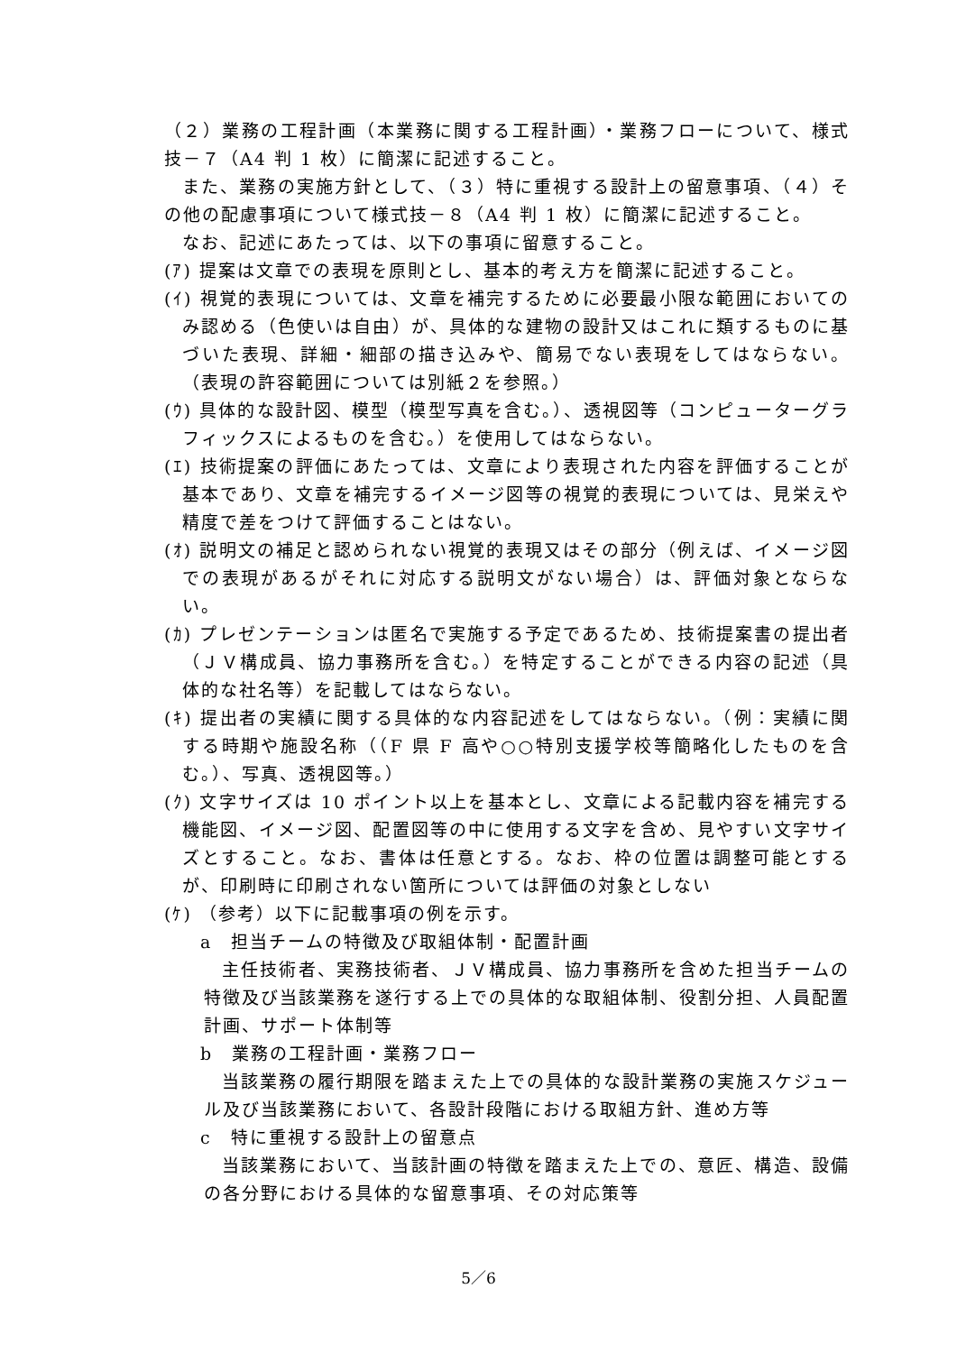（２）業務の工程計画（本業務に関する工程計画）・業務フローについて、様式技－７（A4 判 1 枚）に簡潔に記述すること。
また、業務の実施方針として、（３）特に重視する設計上の留意事項、（４）その他の配慮事項について様式技－８（A4 判 1 枚）に簡潔に記述すること。
なお、記述にあたっては、以下の事項に留意すること。
(ｱ) 提案は文章での表現を原則とし、基本的考え方を簡潔に記述すること。
(ｲ) 視覚的表現については、文章を補完するために必要最小限な範囲においてのみ認める（色使いは自由）が、具体的な建物の設計又はこれに類するものに基づいた表現、詳細・細部の描き込みや、簡易でない表現をしてはならない。（表現の許容範囲については別紙２を参照。）
(ｳ) 具体的な設計図、模型（模型写真を含む。）、透視図等（コンピューターグラフィックスによるものを含む。）を使用してはならない。
(ｴ) 技術提案の評価にあたっては、文章により表現された内容を評価することが基本であり、文章を補完するイメージ図等の視覚的表現については、見栄えや精度で差をつけて評価することはない。
(ｵ) 説明文の補足と認められない視覚的表現又はその部分（例えば、イメージ図での表現があるがそれに対応する説明文がない場合）は、評価対象とならない。
(ｶ) プレゼンテーションは匿名で実施する予定であるため、技術提案書の提出者（ＪＶ構成員、協力事務所を含む。）を特定することができる内容の記述（具体的な社名等）を記載してはならない。
(ｷ) 提出者の実績に関する具体的な内容記述をしてはならない。（例：実績に関する時期や施設名称（（F 県 F 高や○○特別支援学校等簡略化したものを含む。）、写真、透視図等。）
(ｸ) 文字サイズは 10 ポイント以上を基本とし、文章による記載内容を補完する機能図、イメージ図、配置図等の中に使用する文字を含め、見やすい文字サイズとすること。なお、書体は任意とする。なお、枠の位置は調整可能とするが、印刷時に印刷されない箇所については評価の対象としない
(ｹ) （参考）以下に記載事項の例を示す。
a　担当チームの特徴及び取組体制・配置計画
主任技術者、実務技術者、ＪＶ構成員、協力事務所を含めた担当チームの特徴及び当該業務を遂行する上での具体的な取組体制、役割分担、人員配置計画、サポート体制等
b　業務の工程計画・業務フロー
当該業務の履行期限を踏まえた上での具体的な設計業務の実施スケジュール及び当該業務において、各設計段階における取組方針、進め方等
c　特に重視する設計上の留意点
当該業務において、当該計画の特徴を踏まえた上での、意匠、構造、設備の各分野における具体的な留意事項、その対応策等
5／6